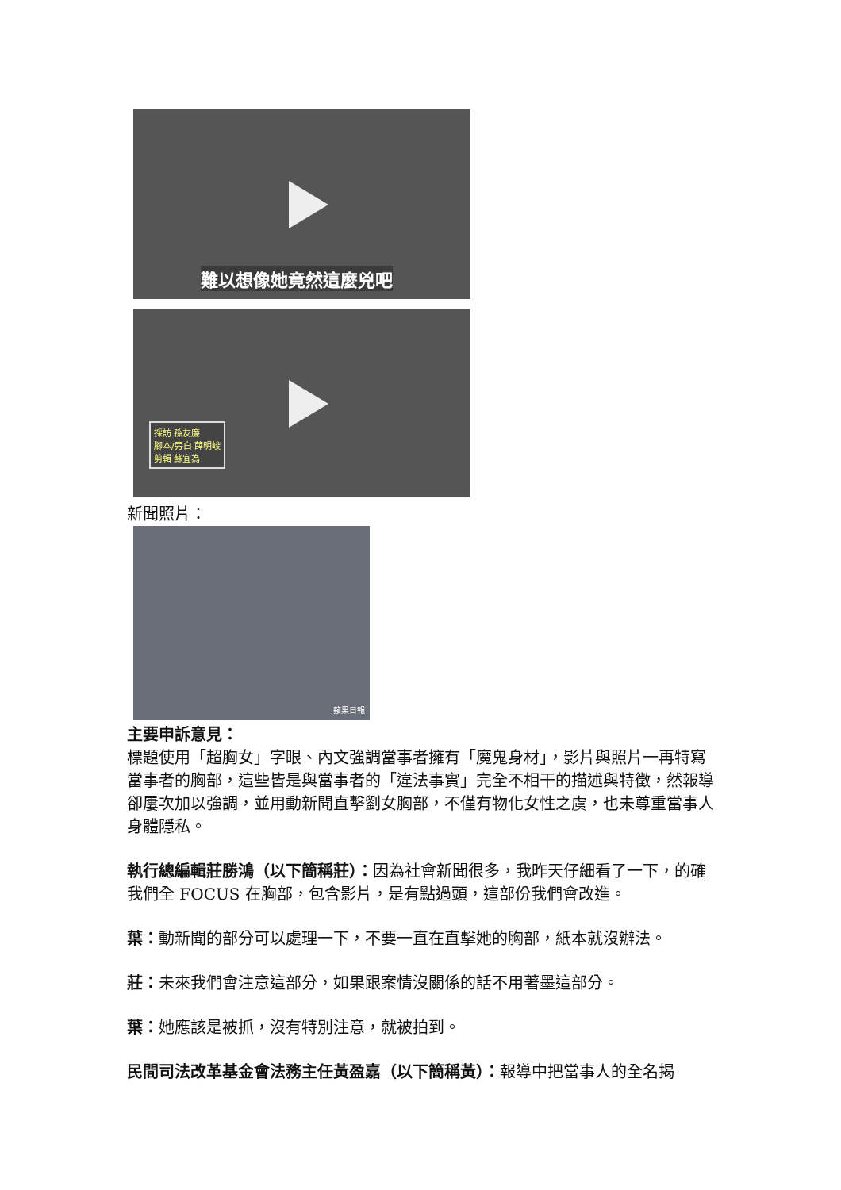難以想像她竟然這麼兇吧
採訪 孫友廉
腳本/旁白 薛明峻
剪輯 蘇宜為
新聞照片：
蘋果日報
主要申訴意見：
標題使用「超胸女」字眼、內文強調當事者擁有「魔鬼身材」，影片與照片一再特寫當事者的胸部，這些皆是與當事者的「違法事實」完全不相干的描述與特徵，然報導卻屢次加以強調，並用動新聞直擊劉女胸部，不僅有物化女性之虞，也未尊重當事人身體隱私。
執行總編輯莊勝鴻（以下簡稱莊）：因為社會新聞很多，我昨天仔細看了一下，的確我們全 FOCUS 在胸部，包含影片，是有點過頭，這部份我們會改進。
葉：動新聞的部分可以處理一下，不要一直在直擊她的胸部，紙本就沒辦法。
莊：未來我們會注意這部分，如果跟案情沒關係的話不用著墨這部分。
葉：她應該是被抓，沒有特別注意，就被拍到。
民間司法改革基金會法務主任黃盈嘉（以下簡稱黃）：報導中把當事人的全名揭